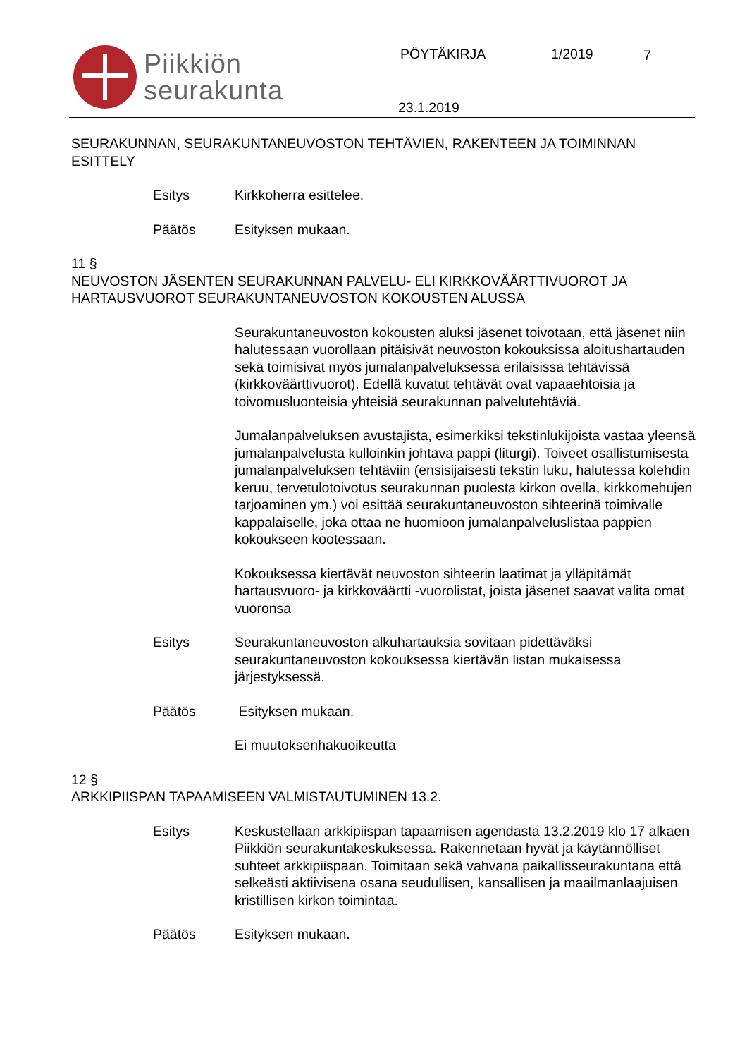Piikkiön
seurakunta
PÖYTÄKIRJA 1/2019 7
23.1.2019
SEURAKUNNAN, SEURAKUNTANEUVOSTON TEHTÄVIEN, RAKENTEEN JA TOIMINNAN ESITTELY
Esitys Kirkkoherra esittelee.
Päätös Esityksen mukaan.
11 §
NEUVOSTON JÄSENTEN SEURAKUNNAN PALVELU- ELI KIRKKOVÄÄRTTIVUOROT JA HARTAUSVUOROT SEURAKUNTANEUVOSTON KOKOUSTEN ALUSSA
Seurakuntaneuvoston kokousten aluksi jäsenet toivotaan, että jäsenet niin halutessaan vuorollaan pitäisivät neuvoston kokouksissa aloitushartauden sekä toimisivat myös jumalanpalveluksessa erilaisissa tehtävissä (kirkkoväärttivuorot). Edellä kuvatut tehtävät ovat vapaaehtoisia ja toivomusluonteisia yhteisiä seurakunnan palvelutehtäviä.
Jumalanpalveluksen avustajista, esimerkiksi tekstinlukijoista vastaa yleensä jumalanpalvelusta kulloinkin johtava pappi (liturgi). Toiveet osallistumisesta jumalanpalveluksen tehtäviin (ensisijaisesti tekstin luku, halutessa kolehdin keruu, tervetulotoivotus seurakunnan puolesta kirkon ovella, kirkkomehujen tarjoaminen ym.) voi esittää seurakuntaneuvoston sihteerinä toimivalle kappalaiselle, joka ottaa ne huomioon jumalanpalveluslistaa pappien kokoukseen kootessaan.
Kokouksessa kiertävät neuvoston sihteerin laatimat ja ylläpitämät hartausvuoro- ja kirkkoväärtti -vuorolistat, joista jäsenet saavat valita omat vuoronsa
Esitys Seurakuntaneuvoston alkuhartauksia sovitaan pidettäväksi seurakuntaneuvoston kokouksessa kiertävän listan mukaisessa järjestyksessä.
Päätös Esityksen mukaan.
Ei muutoksenhakuoikeutta
12 §
ARKKIPIISPAN TAPAAMISEEN VALMISTAUTUMINEN 13.2.
Esitys Keskustellaan arkkipiispan tapaamisen agendasta 13.2.2019 klo 17 alkaen Piikkiön seurakuntakeskuksessa. Rakennetaan hyvät ja käytännölliset suhteet arkkipiispaan. Toimitaan sekä vahvana paikallisseurakuntana että selkeästi aktiivisena osana seudullisen, kansallisen ja maailmanlaajuisen kristillisen kirkon toimintaa.
Päätös Esityksen mukaan.